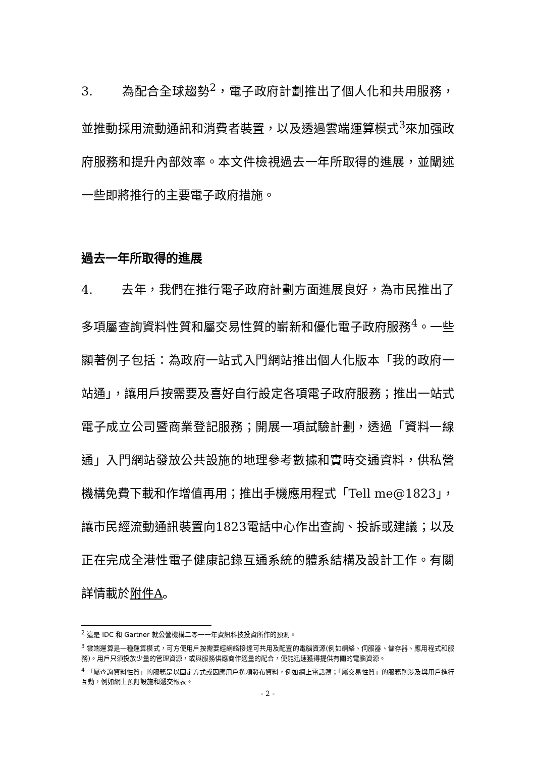3. 為配合全球趨勢<sup>2</sup>，電子政府計劃推出了個人化和共用服務，並推動採用流動通訊和消費者裝置，以及透過雲端運算模式<sup>3</sup>來加强政府服務和提升內部效率。本文件檢視過去一年所取得的進展，並闡述一些即將推行的主要電子政府措施。
過去一年所取得的進展
4. 去年，我們在推行電子政府計劃方面進展良好，為市民推出了多項屬查詢資料性質和屬交易性質的嶄新和優化電子政府服務<sup>4</sup>。一些顯著例子包括：為政府一站式入門網站推出個人化版本「我的政府一站通」，讓用戶按需要及喜好自行設定各項電子政府服務；推出一站式電子成立公司暨商業登記服務；開展一項試驗計劃，透過「資料一線通」入門網站發放公共設施的地理參考數據和實時交通資料，供私營機構免費下載和作增值再用；推出手機應用程式「Tell me@1823」，讓市民經流動通訊裝置向1823電話中心作出查詢、投訴或建議；以及正在完成全港性電子健康記錄互通系統的體系結構及設計工作。有關詳情載於附件A。
<sup>2</sup> 這是 IDC 和 Gartner 就公營機構二零一一年資訊科技投資所作的預測。
<sup>3</sup> 雲端運算是一種運算模式，可方便用戶按需要經網絡接達可共用及配置的電腦資源(例如網絡、伺服器、儲存器、應用程式和服務)。用戶只須投放少量的管理資源，或與服務供應商作適量的配合，便能迅速獲得提供有關的電腦資源。
<sup>4</sup> 「屬查詢資料性質」的服務是以固定方式或因應用戶選項發布資料，例如網上電話簿；「屬交易性質」的服務則涉及與用戶進行互動，例如網上預訂設施和遞交報表。
- 2 -